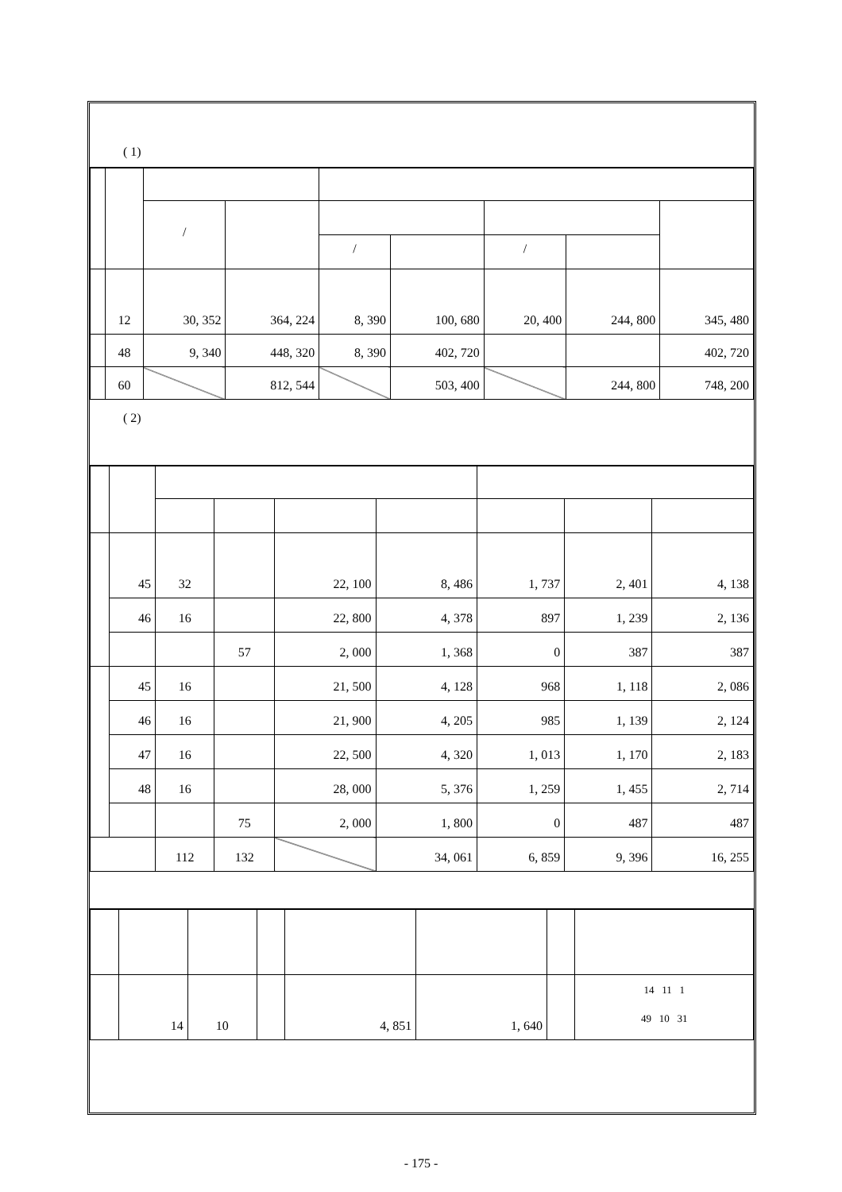( 1)
| | | / | | | | | | |
| --- | --- | --- | --- | --- | --- | --- | --- | --- |
| | | | | / | | / | | |
| | 12 | 30, 352 | 364, 224 | 8, 390 | 100, 680 | 20, 400 | 244, 800 | 345, 480 |
| | 48 | 9, 340 | 448, 320 | 8, 390 | 402, 720 | | | 402, 720 |
| | 60 | | 812, 544 | | 503, 400 | | 244, 800 | 748, 200 |
( 2)
| | 45 | 32 | | 22, 100 | 8, 486 | 1, 737 | 2, 401 | 4, 138 |
| | 46 | 16 | | 22, 800 | 4, 378 | 897 | 1, 239 | 2, 136 |
| | | | 57 | 2, 000 | 1, 368 | 0 | 387 | 387 |
| | 45 | 16 | | 21, 500 | 4, 128 | 968 | 1, 118 | 2, 086 |
| | 46 | 16 | | 21, 900 | 4, 205 | 985 | 1, 139 | 2, 124 |
| | 47 | 16 | | 22, 500 | 4, 320 | 1, 013 | 1, 170 | 2, 183 |
| | 48 | 16 | | 28, 000 | 5, 376 | 1, 259 | 1, 455 | 2, 714 |
| | | | 75 | 2, 000 | 1, 800 | 0 | 487 | 487 |
| | | 112 | 132 | | 34, 061 | 6, 859 | 9, 396 | 16, 255 |
| | 14 | 10 | | 4, 851 | 1, 640 | | 14 11 1 49 10 31 |
- 175 -